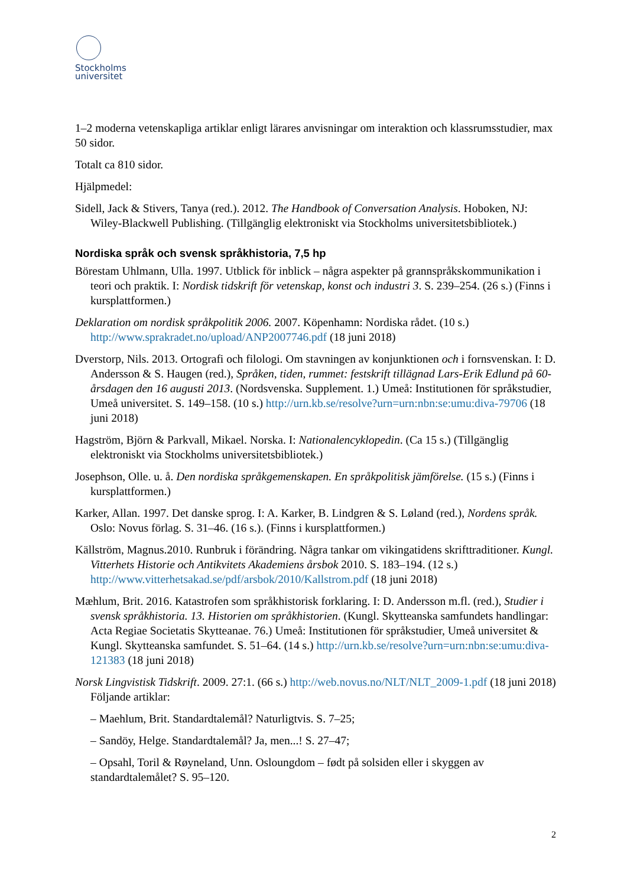Stockholms
universitet
1–2 moderna vetenskapliga artiklar enligt lärares anvisningar om interaktion och klassrumsstudier, max 50 sidor.
Totalt ca 810 sidor.
Hjälpmedel:
Sidell, Jack & Stivers, Tanya (red.). 2012. The Handbook of Conversation Analysis. Hoboken, NJ: Wiley-Blackwell Publishing. (Tillgänglig elektroniskt via Stockholms universitetsbibliotek.)
Nordiska språk och svensk språkhistoria, 7,5 hp
Börestam Uhlmann, Ulla. 1997. Utblick för inblick – några aspekter på grannspråkskommunikation i teori och praktik. I: Nordisk tidskrift för vetenskap, konst och industri 3. S. 239–254. (26 s.) (Finns i kursplattformen.)
Deklaration om nordisk språkpolitik 2006. 2007. Köpenhamn: Nordiska rådet. (10 s.) http://www.sprakradet.no/upload/ANP2007746.pdf (18 juni 2018)
Dverstorp, Nils. 2013. Ortografi och filologi. Om stavningen av konjunktionen och i fornsvenskan. I: D. Andersson & S. Haugen (red.), Språken, tiden, rummet: festskrift tillägnad Lars-Erik Edlund på 60-årsdagen den 16 augusti 2013. (Nordsvenska. Supplement. 1.) Umeå: Institutionen för språkstudier, Umeå universitet. S. 149–158. (10 s.) http://urn.kb.se/resolve?urn=urn:nbn:se:umu:diva-79706 (18 juni 2018)
Hagström, Björn & Parkvall, Mikael. Norska. I: Nationalencyklopedin. (Ca 15 s.) (Tillgänglig elektroniskt via Stockholms universitetsbibliotek.)
Josephson, Olle. u. å. Den nordiska språkgemenskapen. En språkpolitisk jämförelse. (15 s.) (Finns i kursplattformen.)
Karker, Allan. 1997. Det danske sprog. I: A. Karker, B. Lindgren & S. Løland (red.), Nordens språk. Oslo: Novus förlag. S. 31–46. (16 s.). (Finns i kursplattformen.)
Källström, Magnus.2010. Runbruk i förändring. Några tankar om vikingatidens skrifttraditioner. Kungl. Vitterhets Historie och Antikvitets Akademiens årsbok 2010. S. 183–194. (12 s.) http://www.vitterhetsakad.se/pdf/arsbok/2010/Kallstrom.pdf (18 juni 2018)
Mæhlum, Brit. 2016. Katastrofen som språkhistorisk forklaring. I: D. Andersson m.fl. (red.), Studier i svensk språkhistoria. 13. Historien om språkhistorien. (Kungl. Skytteanska samfundets handlingar: Acta Regiae Societatis Skytteanae. 76.) Umeå: Institutionen för språkstudier, Umeå universitet & Kungl. Skytteanska samfundet. S. 51–64. (14 s.) http://urn.kb.se/resolve?urn=urn:nbn:se:umu:diva-121383 (18 juni 2018)
Norsk Lingvistisk Tidskrift. 2009. 27:1. (66 s.) http://web.novus.no/NLT/NLT_2009-1.pdf (18 juni 2018) Följande artiklar:
– Maehlum, Brit. Standardtalemål? Naturligtvis. S. 7–25;
– Sandöy, Helge. Standardtalemål? Ja, men...! S. 27–47;
– Opsahl, Toril & Røyneland, Unn. Osloungdom – født på solsiden eller i skyggen av standardtalemålet? S. 95–120.
2